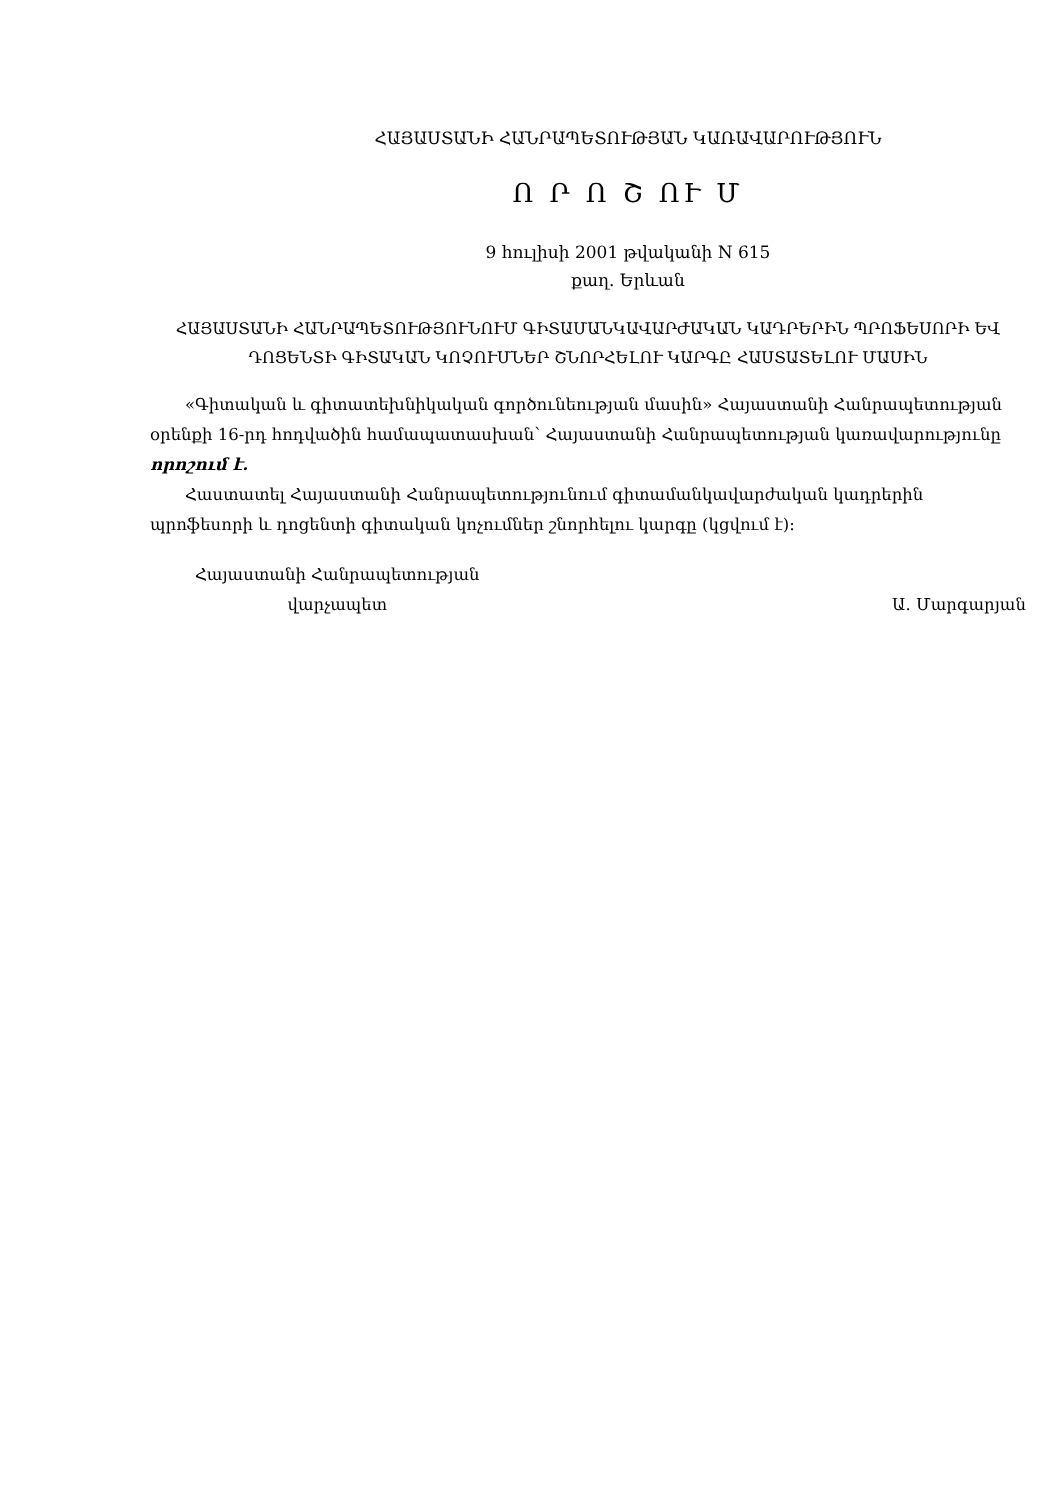ՀԱՅԱՍՏԱՆԻ ՀԱՆՐԱՊԵՏՈՒԹՅԱՆ ԿԱՌԱՎԱՐՈՒԹՅՈՒՆ
Ո Ր Ո Շ ՈՒ Մ
9 հուլիսի 2001 թվականի N 615
քաղ. Երևան
ՀԱՅԱՍՏԱՆԻ ՀԱՆՐԱՊԵՏՈՒԹՅՈՒՆՈՒՄ ԳԻՏԱՄԱՆԿԱՎԱՐԺԱԿԱՆ ԿԱԴՐԵՐԻՆ ՊՐՈՖԵՍՈՐԻ ԵՎ ԴՈՑԵՆՏԻ ԳԻՏԱԿԱՆ ԿՈՉՈՒՄՆԵՐ ՇՆՈՐՀԵԼՈՒ ԿԱՐԳԸ ՀԱՍՏԱՏԵԼՈՒ ՄԱՍԻՆ
«Գիտական և գիտատեխնիկական գործունեության մասին» Հայաստանի Հանրապետության օրենքի 16-րդ հոդվածին համապատասխան՝ Հայաստանի Հանրապետության կառավարությունը որոշում է.
Հաստատել Հայաստանի Հանրապետությունում գիտամանկավարժական կադրերին պրոֆեսորի և դոցենտի գիտական կոչումներ շնորհելու կարգը (կցվում է):
Հայաստանի Հանրապետության
վարչապետ
Ա. Մարգարյան